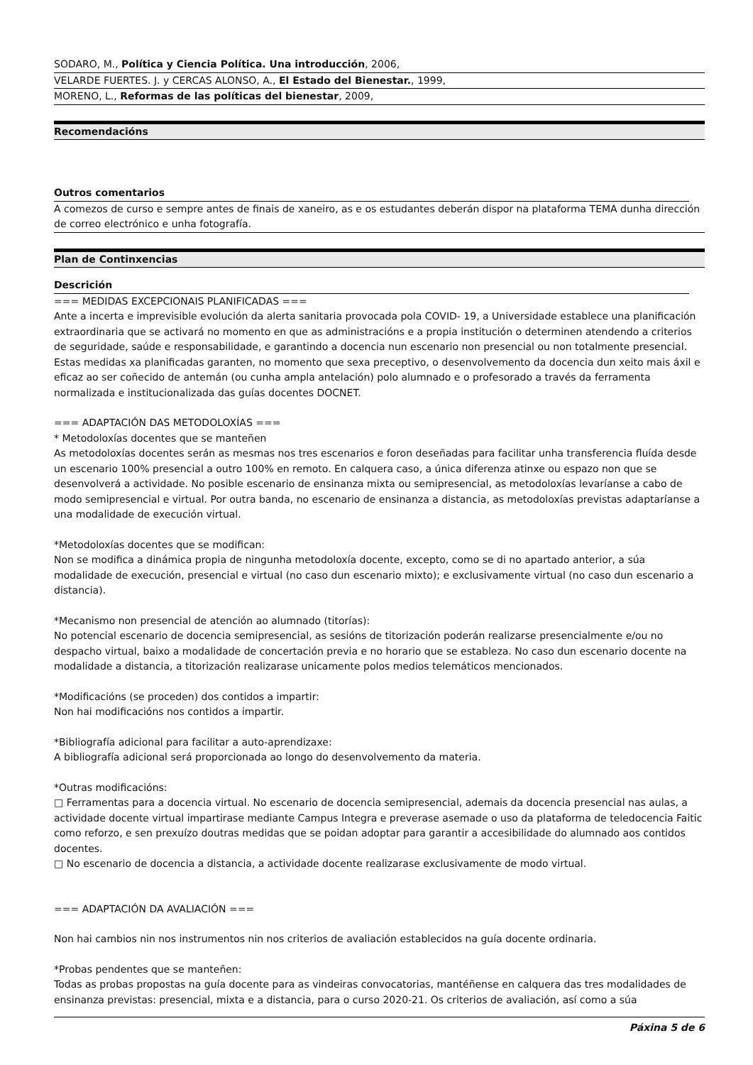SODARO, M., Política y Ciencia Política. Una introducción, 2006,
VELARDE FUERTES. J. y CERCAS ALONSO, A., El Estado del Bienestar., 1999,
MORENO, L., Reformas de las políticas del bienestar, 2009,
Recomendacións
Outros comentarios
A comezos de curso e sempre antes de finais de xaneiro, as e os estudantes deberán dispor na plataforma TEMA dunha dirección de correo electrónico e unha fotografía.
Plan de Continxencias
Descrición
=== MEDIDAS EXCEPCIONAIS PLANIFICADAS ===
Ante a incerta e imprevisible evolución da alerta sanitaria provocada pola COVID- 19, a Universidade establece una planificación extraordinaria que se activará no momento en que as administracións e a propia institución o determinen atendendo a criterios de seguridade, saúde e responsabilidade, e garantindo a docencia nun escenario non presencial ou non totalmente presencial. Estas medidas xa planificadas garanten, no momento que sexa preceptivo, o desenvolvemento da docencia dun xeito mais áxil e eficaz ao ser coñecido de antemán (ou cunha ampla antelación) polo alumnado e o profesorado a través da ferramenta normalizada e institucionalizada das guías docentes DOCNET.
=== ADAPTACIÓN DAS METODOLOXÍAS ===
* Metodoloxías docentes que se manteñen
As metodoloxías docentes serán as mesmas nos tres escenarios e foron deseñadas para facilitar unha transferencia fluída desde un escenario 100% presencial a outro 100% en remoto. En calquera caso, a única diferenza atinxe ou espazo non que se desenvolverá a actividade. No posible escenario de ensinanza mixta ou semipresencial, as metodoloxías levaríanse a cabo de modo semipresencial e virtual. Por outra banda, no escenario de ensinanza a distancia, as metodoloxías previstas adaptaríanse a una modalidade de execución virtual.
*Metodoloxías docentes que se modifican:
Non se modifica a dinámica propia de ningunha metodoloxía docente, excepto, como se di no apartado anterior, a súa modalidade de execución, presencial e virtual (no caso dun escenario mixto); e exclusivamente virtual (no caso dun escenario a distancia).
*Mecanismo non presencial de atención ao alumnado (titorías):
No potencial escenario de docencia semipresencial, as sesións de titorización poderán realizarse presencialmente e/ou no despacho virtual, baixo a modalidade de concertación previa e no horario que se estableza. No caso dun escenario docente na modalidade a distancia, a titorización realizarase unicamente polos medios telemáticos mencionados.
*Modificacións (se proceden) dos contidos a impartir:
Non hai modificacións nos contidos a impartir.
*Bibliografía adicional para facilitar a auto-aprendizaxe:
A bibliografía adicional será proporcionada ao longo do desenvolvemento da materia.
*Outras modificacións:
□ Ferramentas para a docencia virtual. No escenario de docencia semipresencial, ademais da docencia presencial nas aulas, a actividade docente virtual impartirase mediante Campus Integra e preverase asemade o uso da plataforma de teledocencia Faitic como reforzo, e sen prexuízo doutras medidas que se poidan adoptar para garantir a accesibilidade do alumnado aos contidos docentes.
□ No escenario de docencia a distancia, a actividade docente realizarase exclusivamente de modo virtual.
=== ADAPTACIÓN DA AVALIACIÓN ===
Non hai cambios nin nos instrumentos nin nos criterios de avaliación establecidos na guía docente ordinaria.
*Probas pendentes que se manteñen:
Todas as probas propostas na guía docente para as vindeiras convocatorias, mantéñense en calquera das tres modalidades de ensinanza previstas: presencial, mixta e a distancia, para o curso 2020-21. Os criterios de avaliación, así como a súa
Páxina 5 de 6